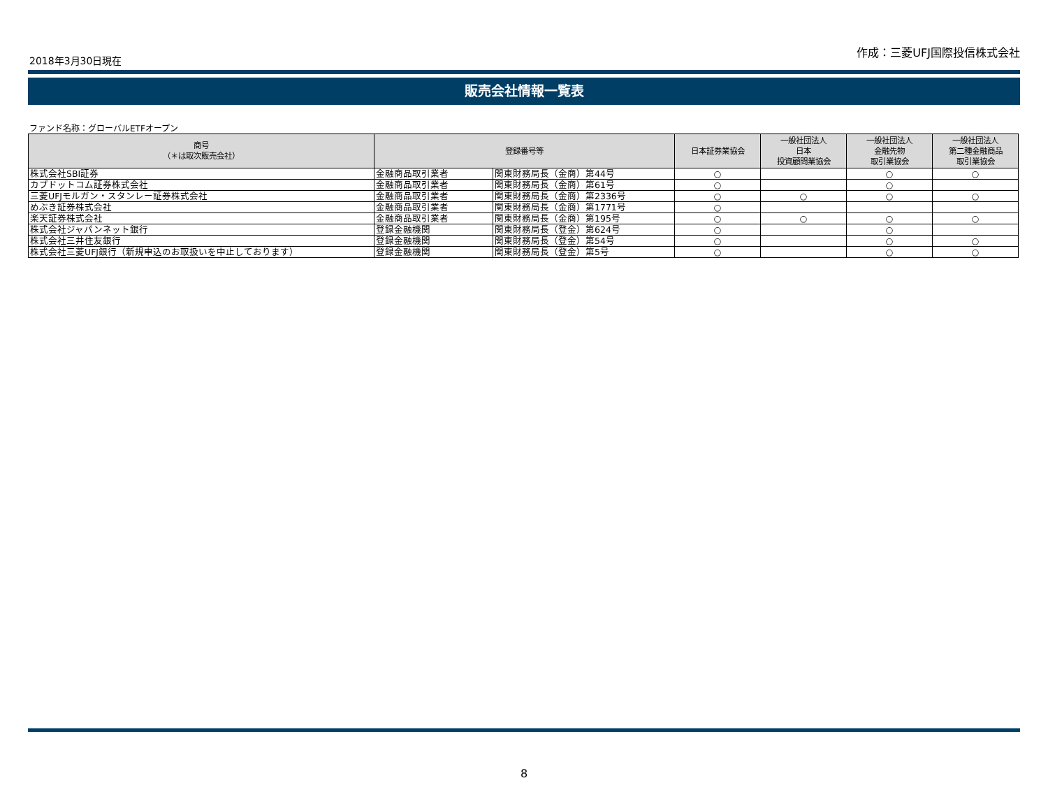2018年3月30日現在
作成：三菱UFJ国際投信株式会社
販売会社情報一覧表
ファンド名称：グローバルETFオープン
| 商号 （＊は取次販売会社） | 登録番号等 | | 日本証券業協会 | 一般社団法人 日本 投資顧問業協会 | 一般社団法人 金融先物 取引業協会 | 一般社団法人 第二種金融商品 取引業協会 |
| --- | --- | --- | --- | --- | --- | --- |
| 株式会社SBI証券 | 金融商品取引業者 | 関東財務局長（金商）第44号 | ○ | | ○ | ○ |
| カブドットコム証券株式会社 | 金融商品取引業者 | 関東財務局長（金商）第61号 | ○ | | ○ | |
| 三菱UFJモルガン・スタンレー証券株式会社 | 金融商品取引業者 | 関東財務局長（金商）第2336号 | ○ | ○ | ○ | ○ |
| めぶき証券株式会社 | 金融商品取引業者 | 関東財務局長（金商）第1771号 | ○ | | | |
| 楽天証券株式会社 | 金融商品取引業者 | 関東財務局長（金商）第195号 | ○ | ○ | ○ | ○ |
| 株式会社ジャパンネット銀行 | 登録金融機関 | 関東財務局長（登金）第624号 | ○ | | ○ | |
| 株式会社三井住友銀行 | 登録金融機関 | 関東財務局長（登金）第54号 | ○ | | ○ | ○ |
| 株式会社三菱UFJ銀行（新規申込のお取扱いを中止しております） | 登録金融機関 | 関東財務局長（登金）第5号 | ○ | | ○ | ○ |
8